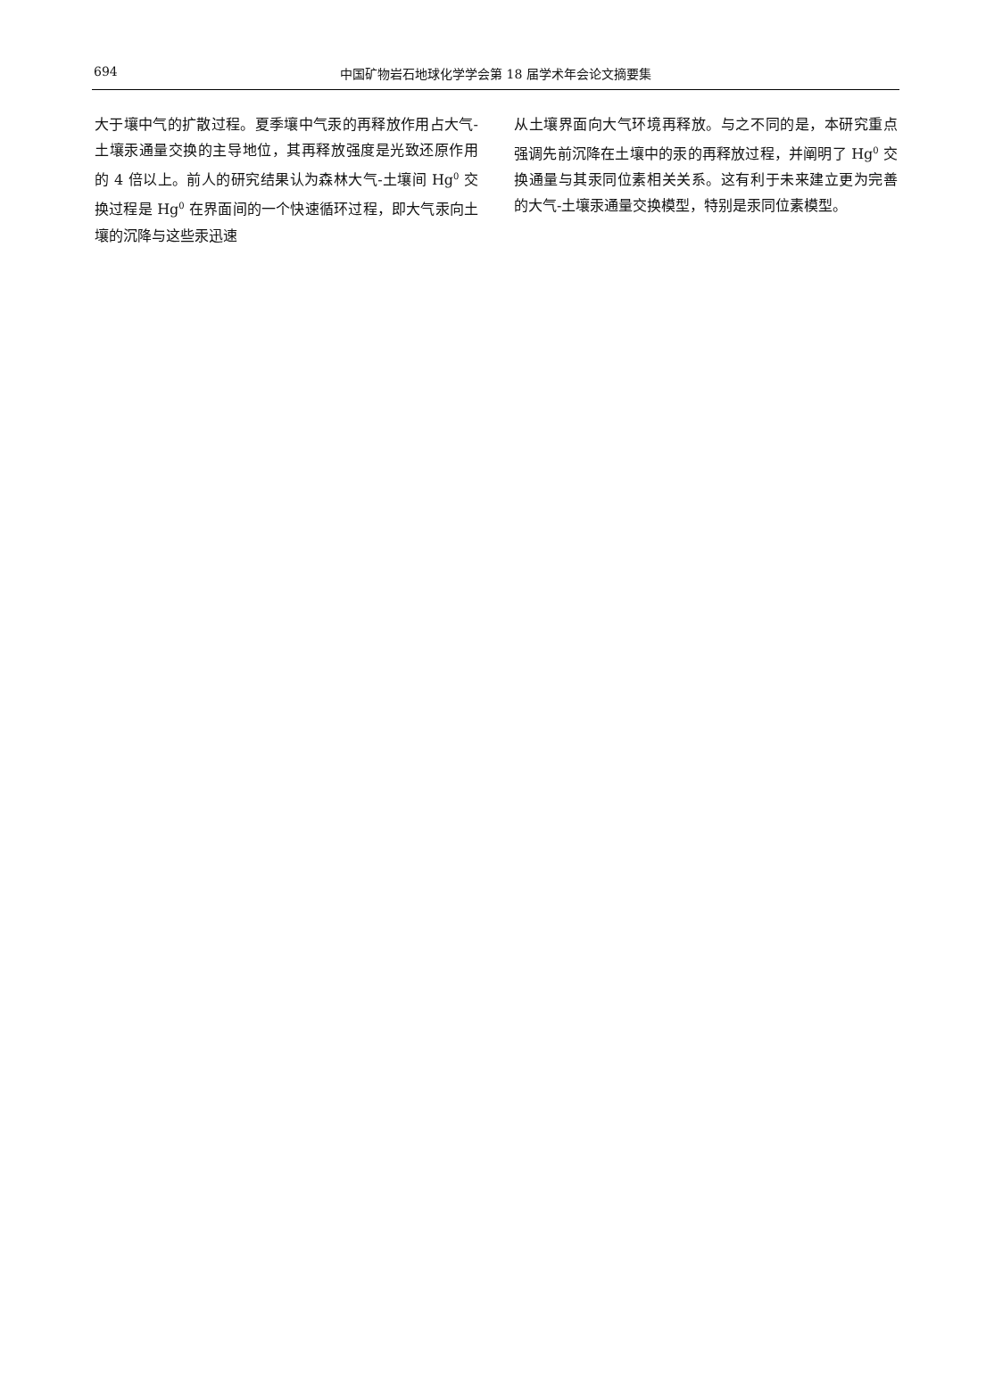694
中国矿物岩石地球化学学会第 18 届学术年会论文摘要集
大于壤中气的扩散过程。夏季壤中气汞的再释放作用占大气-土壤汞通量交换的主导地位，其再释放强度是光致还原作用的 4 倍以上。前人的研究结果认为森林大气-土壤间 Hg<sup>0</sup> 交换过程是 Hg<sup>0</sup> 在界面间的一个快速循环过程，即大气汞向土壤的沉降与这些汞迅速
从土壤界面向大气环境再释放。与之不同的是，本研究重点强调先前沉降在土壤中的汞的再释放过程，并阐明了 Hg<sup>0</sup> 交换通量与其汞同位素相关关系。这有利于未来建立更为完善的大气-土壤汞通量交换模型，特别是汞同位素模型。